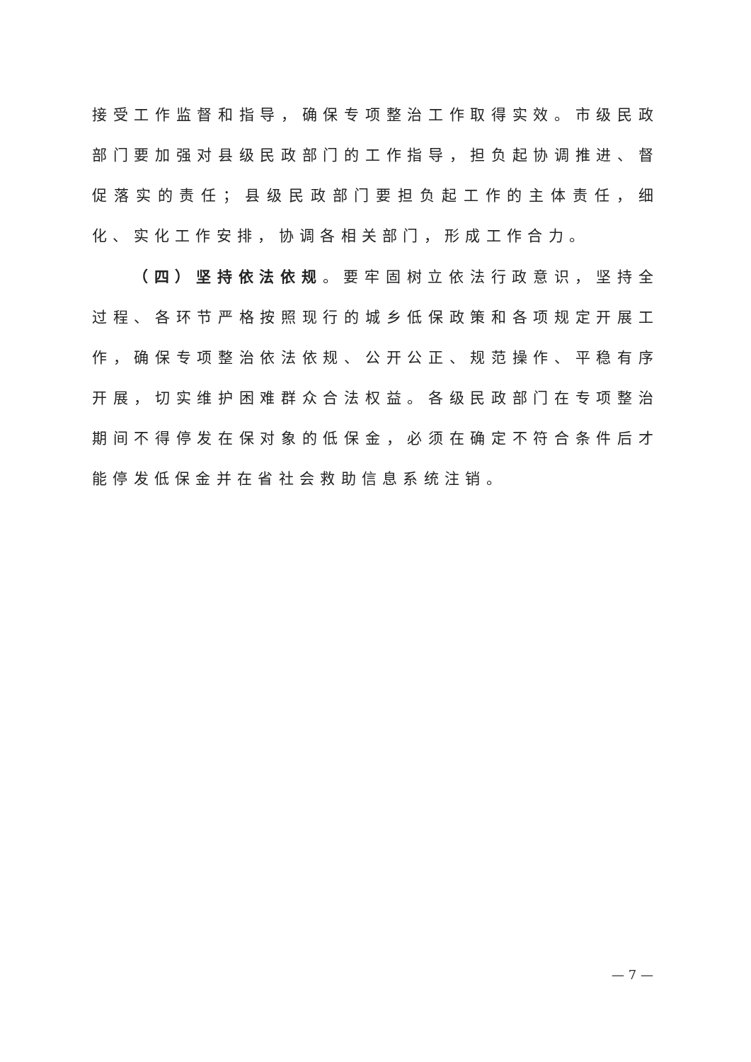接受工作监督和指导，确保专项整治工作取得实效。市级民政部门要加强对县级民政部门的工作指导，担负起协调推进、督促落实的责任；县级民政部门要担负起工作的主体责任，细化、实化工作安排，协调各相关部门，形成工作合力。
（四）坚持依法依规。要牢固树立依法行政意识，坚持全过程、各环节严格按照现行的城乡低保政策和各项规定开展工作，确保专项整治依法依规、公开公正、规范操作、平稳有序开展，切实维护困难群众合法权益。各级民政部门在专项整治期间不得停发在保对象的低保金，必须在确定不符合条件后才能停发低保金并在省社会救助信息系统注销。
— 7 —